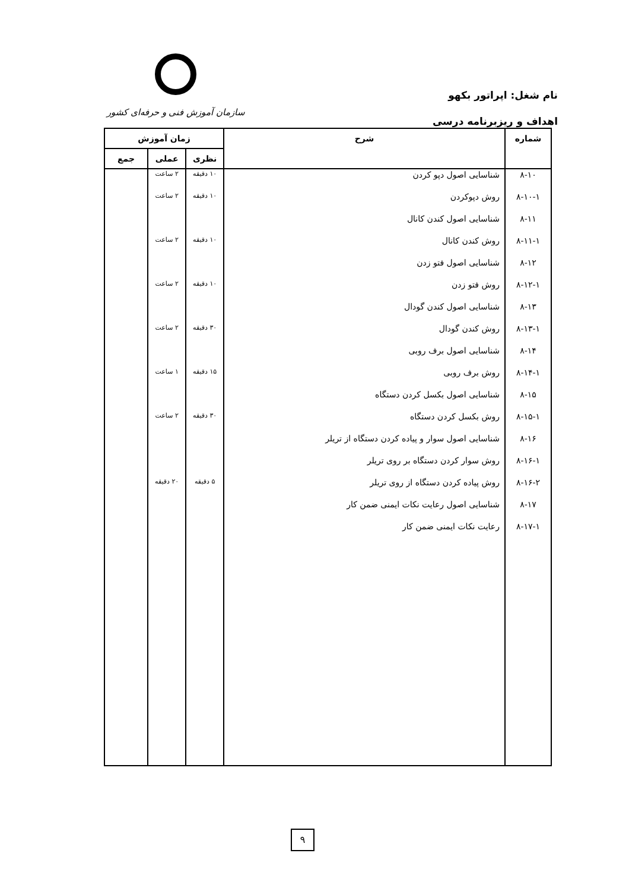نام شغل: اپراتور بکهو
اهداف و ریزبرنامه درسی
سازمان آموزش فنی و حرفه‌ای کشور
| شماره | شرح | زمان آموزش | | |
| --- | --- | --- | --- | --- |
| | | نظری | عملی | جمع |
| ۸-۱۰ | شناسایی اصول دپو کردن | ۱۰ دقیقه | ۲ ساعت | |
| ۸-۱۰-۱ | روش دپوکردن | ۱۰ دقیقه | ۲ ساعت | |
| ۸-۱۱ | شناسایی اصول کندن کانال | | | |
| ۸-۱۱-۱ | روش کندن کانال | ۱۰ دقیقه | ۲ ساعت | |
| ۸-۱۲ | شناسایی اصول فتو زدن | | | |
| ۸-۱۲-۱ | روش فتو زدن | ۱۰ دقیقه | ۲ ساعت | |
| ۸-۱۳ | شناسایی اصول کندن گودال | | | |
| ۸-۱۳-۱ | روش کندن گودال | ۳۰ دقیقه | ۲ ساعت | |
| ۸-۱۴ | شناسایی اصول برف روبی | | | |
| ۸-۱۴-۱ | روش برف روبی | ۱۵ دقیقه | ۱ ساعت | |
| ۸-۱۵ | شناسایی اصول بکسل کردن دستگاه | | | |
| ۸-۱۵-۱ | روش بکسل کردن دستگاه | ۳۰ دقیقه | ۲ ساعت | |
| ۸-۱۶ | شناسایی اصول سوار و پیاده کردن دستگاه از تریلر | | | |
| ۸-۱۶-۱ | روش سوار کردن دستگاه بر روی تریلر | | | |
| ۸-۱۶-۲ | روش پیاده کردن دستگاه از روی تریلر | ۵ دقیقه | ۲۰ دقیقه | |
| ۸-۱۷ | شناسایی اصول رعایت نکات ایمنی ضمن کار | | | |
| ۸-۱۷-۱ | رعایت نکات ایمنی ضمن کار | | | |
۹